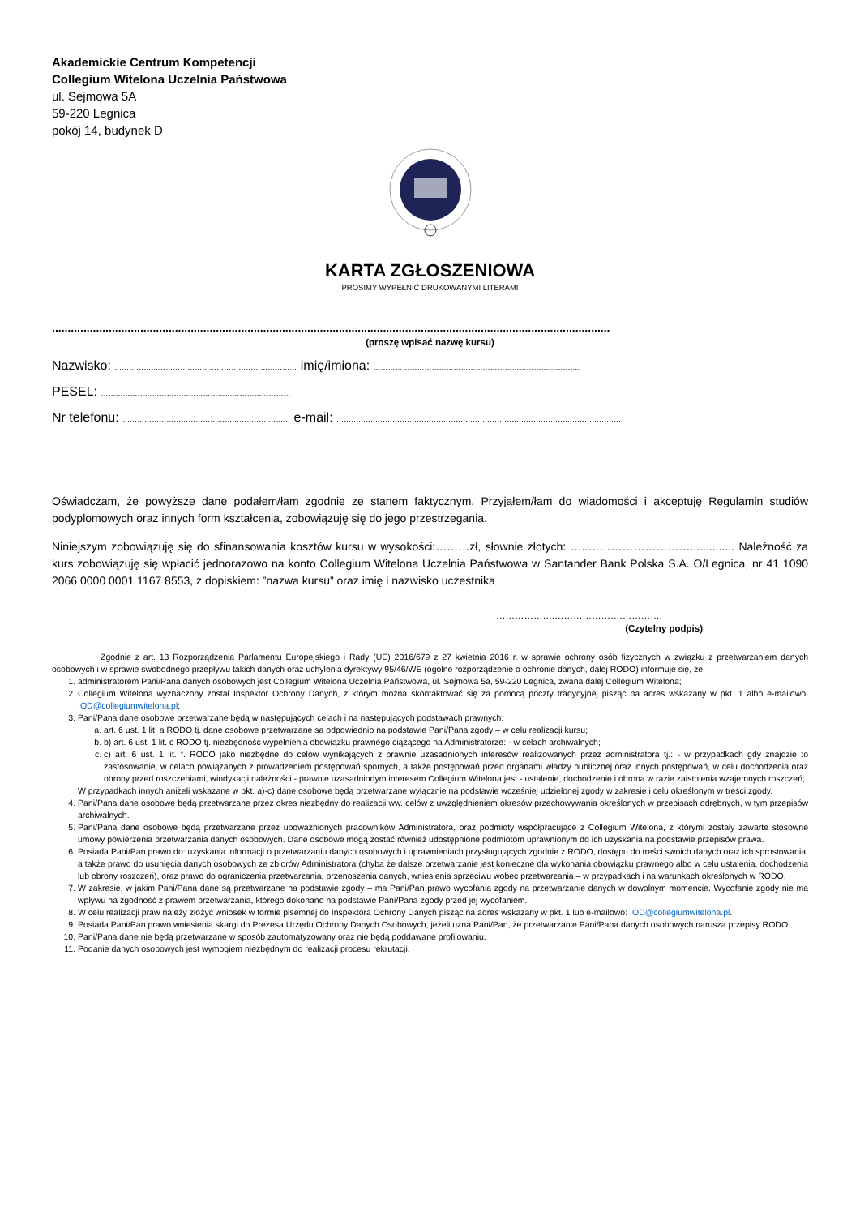Akademickie Centrum Kompetencji
Collegium Witelona Uczelnia Państwowa
ul. Sejmowa 5A
59-220 Legnica
pokój 14, budynek D
KARTA ZGŁOSZENIOWA
PROSIMY WYPEŁNIĆ DRUKOWANYMI LITERAMI
.................................................................................................................................................................................
(proszę wpisać nazwę kursu)
Nazwisko: ………………………………………………………………… imię/imiona: ………………………………………………………………………….
PESEL: ……………………………………………………………………
Nr telefonu: …………………………………………………………… e-mail: ………………………………………………………………………………………………………
Oświadczam, że powyższe dane podałem/łam zgodnie ze stanem faktycznym. Przyjąłem/łam do wiadomości i akceptuję Regulamin studiów podyplomowych oraz innych form kształcenia, zobowiązuję się do jego przestrzegania.
Niniejszym zobowiązuję się do sfinansowania kosztów kursu w wysokości:………zł, słownie złotych: …..……………………….............. Należność za kurs zobowiązuję się wpłacić jednorazowo na konto Collegium Witelona Uczelnia Państwowa w Santander Bank Polska S.A. O/Legnica, nr 41 1090 2066 0000 0001 1167 8553, z dopiskiem: ”nazwa kursu” oraz imię i nazwisko uczestnika
……………….………………….………….
(Czytelny podpis)
Zgodnie z art. 13 Rozporządzenia Parlamentu Europejskiego i Rady (UE) 2016/679 z 27 kwietnia 2016 r. w sprawie ochrony osób fizycznych w związku z przetwarzaniem danych osobowych i w sprawie swobodnego przepływu takich danych oraz uchylenia dyrektywy 95/46/WE (ogólne rozporządzenie o ochronie danych, dalej RODO) informuje się, że:
1. administratorem Pani/Pana danych osobowych jest Collegium Witelona Uczelnia Państwowa, ul. Sejmowa 5a, 59-220 Legnica, zwana dalej Collegium Witelona;
2. Collegium Witelona wyznaczony został Inspektor Ochrony Danych, z którym można skontaktować się za pomocą poczty tradycyjnej pisząc na adres wskazany w pkt. 1 albo e-mailowo: IOD@collegiumwitelona.pl;
3. Pani/Pana dane osobowe przetwarzane będą w następujących celach i na następujących podstawach prawnych:
a. art. 6 ust. 1 lit. a RODO tj. dane osobowe przetwarzane są odpowiednio na podstawie Pani/Pana zgody – w celu realizacji kursu;
b. b) art. 6 ust. 1 lit. c RODO tj. niezbędność wypełnienia obowiązku prawnego ciążącego na Administratorze: - w celach archiwalnych;
c. c) art. 6 ust. 1 lit. f. RODO jako niezbędne do celów wynikających z prawnie uzasadnionych interesów realizowanych przez administratora tj.: - w przypadkach gdy znajdzie to zastosowanie, w celach powiązanych z prowadzeniem postępowań spornych, a także postępowań przed organami władzy publicznej oraz innych postępowań, w celu dochodzenia oraz obrony przed roszczeniami, windykacji należności - prawnie uzasadnionym interesem Collegium Witelona jest - ustalenie, dochodzenie i obrona w razie zaistnienia wzajemnych roszczeń;
W przypadkach innych aniżeli wskazane w pkt. a)-c) dane osobowe będą przetwarzane wyłącznie na podstawie wcześniej udzielonej zgody w zakresie i celu określonym w treści zgody.
4. Pani/Pana dane osobowe będą przetwarzane przez okres niezbędny do realizacji ww. celów z uwzględnieniem okresów przechowywania określonych w przepisach odrębnych, w tym przepisów archiwalnych.
5. Pani/Pana dane osobowe będą przetwarzane przez upoważnionych pracowników Administratora, oraz podmioty współpracujące z Collegium Witelona, z którymi zostały zawarte stosowne umowy powierzenia przetwarzania danych osobowych. Dane osobowe mogą zostać również udostępnione podmiotom uprawnionym do ich uzyskania na podstawie przepisów prawa.
6. Posiada Pani/Pan prawo do: uzyskania informacji o przetwarzaniu danych osobowych i uprawnieniach przysługujących zgodnie z RODO, dostępu do treści swoich danych oraz ich sprostowania, a także prawo do usunięcia danych osobowych ze zbiorów Administratora (chyba że dalsze przetwarzanie jest konieczne dla wykonania obowiązku prawnego albo w celu ustalenia, dochodzenia lub obrony roszczeń), oraz prawo do ograniczenia przetwarzania, przenoszenia danych, wniesienia sprzeciwu wobec przetwarzania – w przypadkach i na warunkach określonych w RODO.
7. W zakresie, w jakim Pani/Pana dane są przetwarzane na podstawie zgody – ma Pani/Pan prawo wycofania zgody na przetwarzanie danych w dowolnym momencie. Wycofanie zgody nie ma wpływu na zgodność z prawem przetwarzania, którego dokonano na podstawie Pani/Pana zgody przed jej wycofaniem.
8. W celu realizacji praw należy złożyć wniosek w formie pisemnej do Inspektora Ochrony Danych pisząc na adres wskazany w pkt. 1 lub e-mailowo: IOD@collegiumwitelona.pl.
9. Posiada Pani/Pan prawo wniesienia skargi do Prezesa Urzędu Ochrony Danych Osobowych, jeżeli uzna Pani/Pan, że przetwarzanie Pani/Pana danych osobowych narusza przepisy RODO.
10. Pani/Pana dane nie będą przetwarzane w sposób zautomatyzowany oraz nie będą poddawane profilowaniu.
11. Podanie danych osobowych jest wymogiem niezbędnym do realizacji procesu rekrutacji.